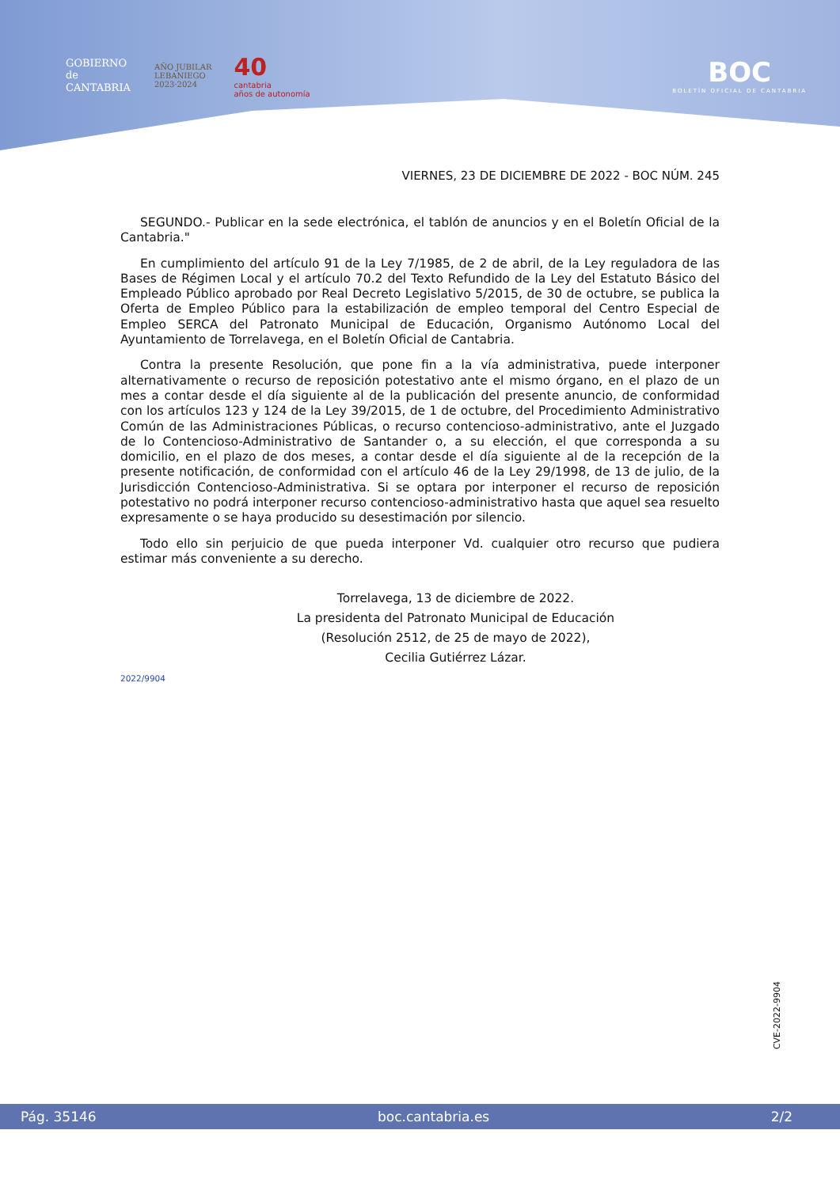GOBIERNO
de
CANTABRIA
AÑO JUBILAR
LEBANIEGO
2023·2024
40
cantabria
años de autonomía
BOC
BOLETÍN OFICIAL DE CANTABRIA
VIERNES, 23 DE DICIEMBRE DE 2022 - BOC NÚM. 245
SEGUNDO.- Publicar en la sede electrónica, el tablón de anuncios y en el Boletín Oficial de la Cantabria."
En cumplimiento del artículo 91 de la Ley 7/1985, de 2 de abril, de la Ley reguladora de las Bases de Régimen Local y el artículo 70.2 del Texto Refundido de la Ley del Estatuto Básico del Empleado Público aprobado por Real Decreto Legislativo 5/2015, de 30 de octubre, se publica la Oferta de Empleo Público para la estabilización de empleo temporal del Centro Especial de Empleo SERCA del Patronato Municipal de Educación, Organismo Autónomo Local del Ayuntamiento de Torrelavega, en el Boletín Oficial de Cantabria.
Contra la presente Resolución, que pone fin a la vía administrativa, puede interponer alternativamente o recurso de reposición potestativo ante el mismo órgano, en el plazo de un mes a contar desde el día siguiente al de la publicación del presente anuncio, de conformidad con los artículos 123 y 124 de la Ley 39/2015, de 1 de octubre, del Procedimiento Administrativo Común de las Administraciones Públicas, o recurso contencioso-administrativo, ante el Juzgado de lo Contencioso-Administrativo de Santander o, a su elección, el que corresponda a su domicilio, en el plazo de dos meses, a contar desde el día siguiente al de la recepción de la presente notificación, de conformidad con el artículo 46 de la Ley 29/1998, de 13 de julio, de la Jurisdicción Contencioso-Administrativa. Si se optara por interponer el recurso de reposición potestativo no podrá interponer recurso contencioso-administrativo hasta que aquel sea resuelto expresamente o se haya producido su desestimación por silencio.
Todo ello sin perjuicio de que pueda interponer Vd. cualquier otro recurso que pudiera estimar más conveniente a su derecho.
Torrelavega, 13 de diciembre de 2022.
La presidenta del Patronato Municipal de Educación
(Resolución 2512, de 25 de mayo de 2022),
Cecilia Gutiérrez Lázar.
2022/9904
CVE-2022-9904
Pág. 35146 boc.cantabria.es 2/2